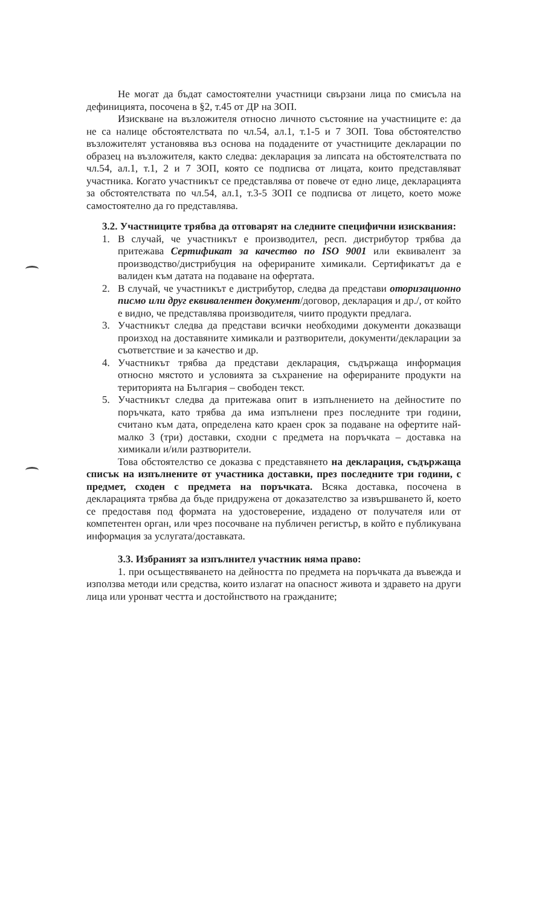Не могат да бъдат самостоятелни участници свързани лица по смисъла на дефиницията, посочена в §2, т.45 от ДР на ЗОП.
Изискване на възложителя относно личното състояние на участниците е: да не са налице обстоятелствата по чл.54, ал.1, т.1-5 и 7 ЗОП. Това обстоятелство възложителят установява въз основа на подадените от участниците декларации по образец на възложителя, както следва: декларация за липсата на обстоятелствата по чл.54, ал.1, т.1, 2 и 7 ЗОП, която се подписва от лицата, които представляват участника. Когато участникът се представлява от повече от едно лице, декларацията за обстоятелствата по чл.54, ал.1, т.3-5 ЗОП се подписва от лицето, което може самостоятелно да го представлява.
3.2. Участниците трябва да отговарят на следните специфични изисквания:
1. В случай, че участникът е производител, респ. дистрибутор трябва да притежава Сертификат за качество по ISO 9001 или еквивалент за производство/дистрибуция на оферираните химикали. Сертификатът да е валиден към датата на подаване на офертата.
2. В случай, че участникът е дистрибутор, следва да представи оторизационно писмо или друг еквивалентен документ/договор, декларация и др./, от който е видно, че представлява производителя, чиито продукти предлага.
3. Участникът следва да представи всички необходими документи доказващи произход на доставяните химикали и разтворители, документи/декларации за съответствие и за качество и др.
4. Участникът трябва да представи декларация, съдържаща информация относно мястото и условията за съхранение на оферираните продукти на територията на България – свободен текст.
5. Участникът следва да притежава опит в изпълнението на дейностите по поръчката, като трябва да има изпълнени през последните три години, считано към дата, определена като краен срок за подаване на офертите най-малко 3 (три) доставки, сходни с предмета на поръчката – доставка на химикали и/или разтворители.
Това обстоятелство се доказва с представянето на декларация, съдържаща списък на изпълнените от участника доставки, през последните три години, с предмет, сходен с предмета на поръчката. Всяка доставка, посочена в декларацията трябва да бъде придружена от доказателство за извършването й, което се предоставя под формата на удостоверение, издадено от получателя или от компетентен орган, или чрез посочване на публичен регистър, в който е публикувана информация за услугата/доставката.
3.3. Избраният за изпълнител участник няма право:
1. при осъществяването на дейността по предмета на поръчката да въвежда и използва методи или средства, които излагат на опасност живота и здравето на други лица или уронват честта и достойнството на гражданите;